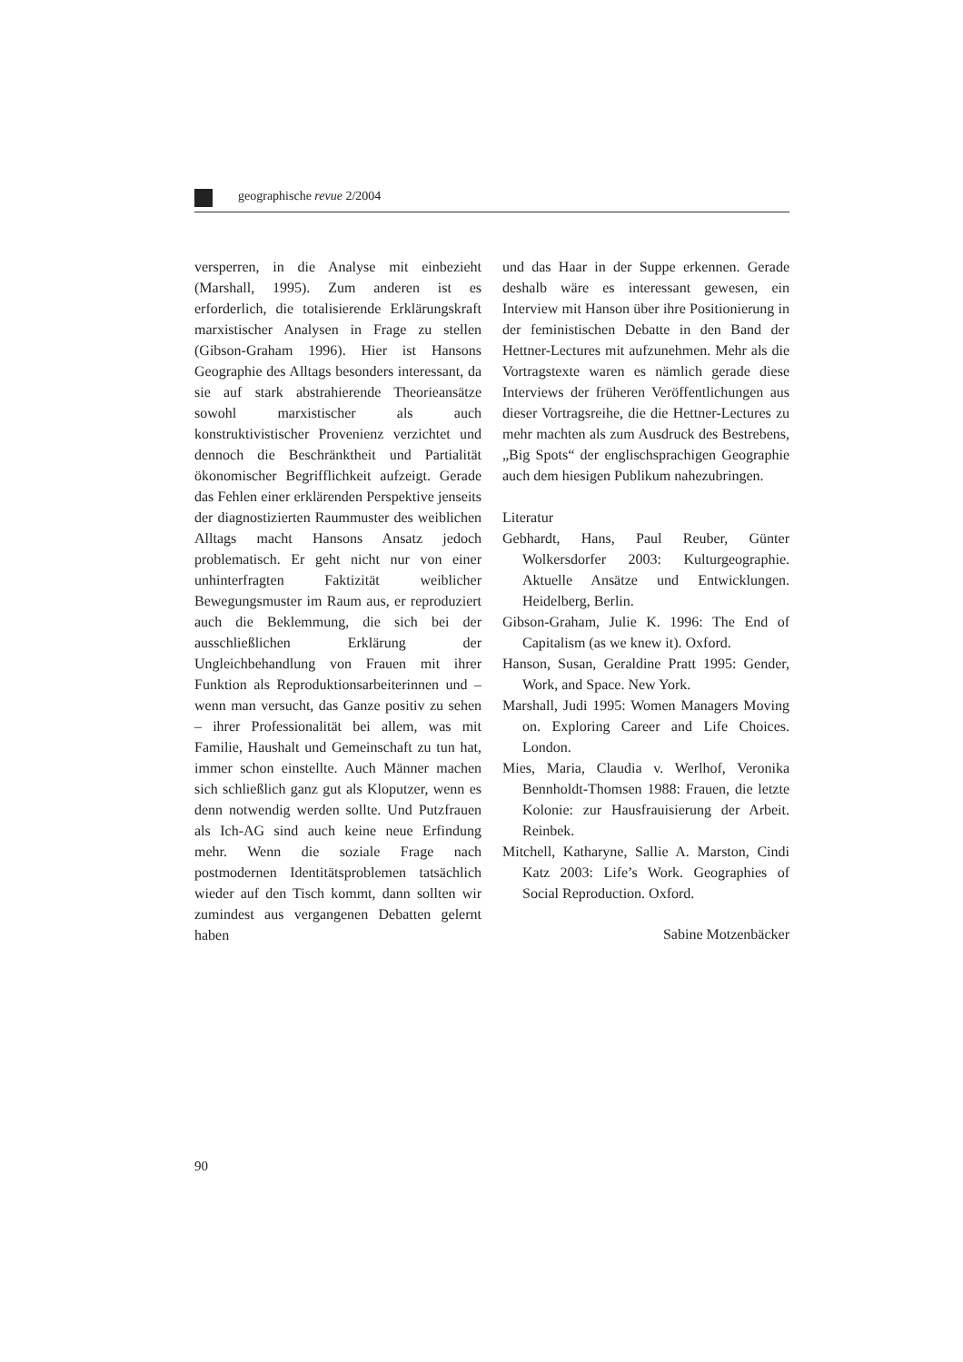geographische revue 2/2004
versperren, in die Analyse mit einbezieht (Marshall, 1995). Zum anderen ist es erforderlich, die totalisierende Erklärungskraft marxistischer Analysen in Frage zu stellen (Gibson-Graham 1996). Hier ist Hansons Geographie des Alltags besonders interessant, da sie auf stark abstrahierende Theorieansätze sowohl marxistischer als auch konstruktivistischer Provenienz verzichtet und dennoch die Beschränktheit und Partialität ökonomischer Begrifflichkeit aufzeigt. Gerade das Fehlen einer erklärenden Perspektive jenseits der diagnostizierten Raummuster des weiblichen Alltags macht Hansons Ansatz jedoch problematisch. Er geht nicht nur von einer unhinterfragten Faktizität weiblicher Bewegungsmuster im Raum aus, er reproduziert auch die Beklemmung, die sich bei der ausschließlichen Erklärung der Ungleichbehandlung von Frauen mit ihrer Funktion als Reproduktionsarbeiterinnen und – wenn man versucht, das Ganze positiv zu sehen – ihrer Professionalität bei allem, was mit Familie, Haushalt und Gemeinschaft zu tun hat, immer schon einstellte. Auch Männer machen sich schließlich ganz gut als Kloputzer, wenn es denn notwendig werden sollte. Und Putzfrauen als Ich-AG sind auch keine neue Erfindung mehr. Wenn die soziale Frage nach postmodernen Identitätsproblemen tatsächlich wieder auf den Tisch kommt, dann sollten wir zumindest aus vergangenen Debatten gelernt haben
und das Haar in der Suppe erkennen. Gerade deshalb wäre es interessant gewesen, ein Interview mit Hanson über ihre Positionierung in der feministischen Debatte in den Band der Hettner-Lectures mit aufzunehmen. Mehr als die Vortragstexte waren es nämlich gerade diese Interviews der früheren Veröffentlichungen aus dieser Vortragsreihe, die die Hettner-Lectures zu mehr machten als zum Ausdruck des Bestrebens, „Big Spots“ der englischsprachigen Geographie auch dem hiesigen Publikum nahezubringen.
Literatur
Gebhardt, Hans, Paul Reuber, Günter Wolkersdorfer 2003: Kulturgeographie. Aktuelle Ansätze und Entwicklungen. Heidelberg, Berlin.
Gibson-Graham, Julie K. 1996: The End of Capitalism (as we knew it). Oxford.
Hanson, Susan, Geraldine Pratt 1995: Gender, Work, and Space. New York.
Marshall, Judi 1995: Women Managers Moving on. Exploring Career and Life Choices. London.
Mies, Maria, Claudia v. Werlhof, Veronika Bennholdt-Thomsen 1988: Frauen, die letzte Kolonie: zur Hausfrauisierung der Arbeit. Reinbek.
Mitchell, Katharyne, Sallie A. Marston, Cindi Katz 2003: Life’s Work. Geographies of Social Reproduction. Oxford.
Sabine Motzenbäcker
90